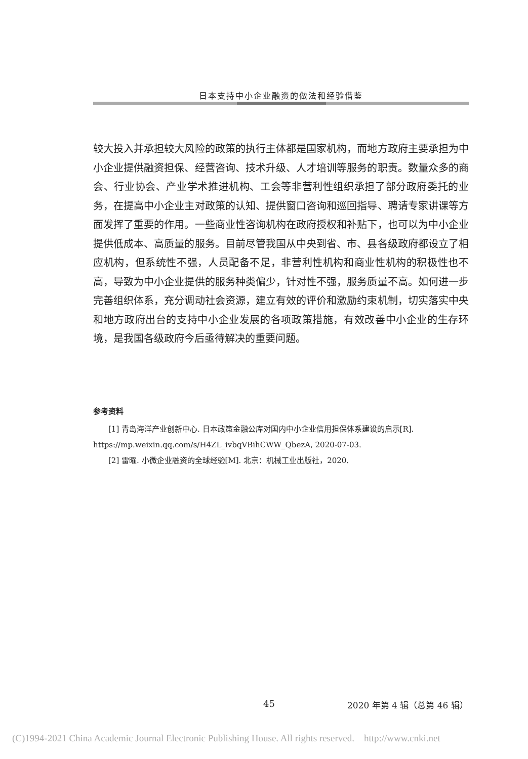日本支持中小企业融资的做法和经验借鉴
较大投入并承担较大风险的政策的执行主体都是国家机构，而地方政府主要承担为中小企业提供融资担保、经营咨询、技术升级、人才培训等服务的职责。数量众多的商会、行业协会、产业学术推进机构、工会等非营利性组织承担了部分政府委托的业务，在提高中小企业主对政策的认知、提供窗口咨询和巡回指导、聘请专家讲课等方面发挥了重要的作用。一些商业性咨询机构在政府授权和补贴下，也可以为中小企业提供低成本、高质量的服务。目前尽管我国从中央到省、市、县各级政府都设立了相应机构，但系统性不强，人员配备不足，非营利性机构和商业性机构的积极性也不高，导致为中小企业提供的服务种类偏少，针对性不强，服务质量不高。如何进一步完善组织体系，充分调动社会资源，建立有效的评价和激励约束机制，切实落实中央和地方政府出台的支持中小企业发展的各项政策措施，有效改善中小企业的生存环境，是我国各级政府今后亟待解决的重要问题。
参考资料
[1] 青岛海洋产业创新中心. 日本政策金融公库对国内中小企业信用担保体系建设的启示[R]. https://mp.weixin.qq.com/s/H4ZL_ivbqVBihCWW_QbezA, 2020-07-03.
[2] 雷曜. 小微企业融资的全球经验[M]. 北京：机械工业出版社，2020.
45 2020 年第 4 辑（总第 46 辑）
(C)1994-2021 China Academic Journal Electronic Publishing House. All rights reserved. http://www.cnki.net